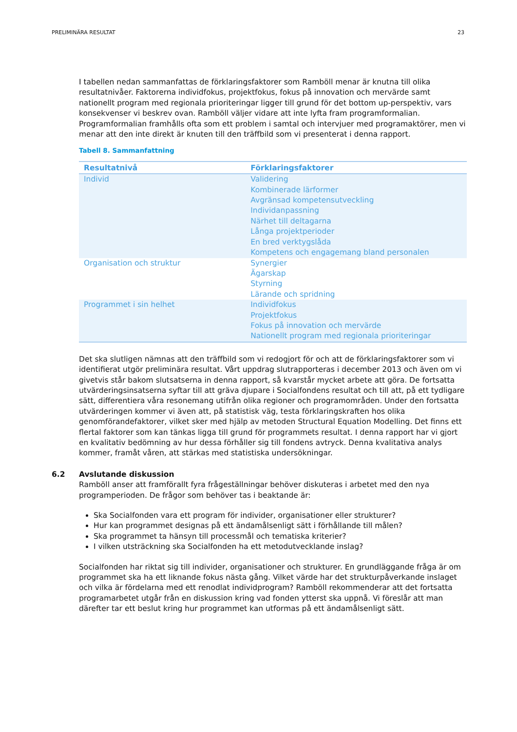PRELIMINÄRA RESULTAT 23
I tabellen nedan sammanfattas de förklaringsfaktorer som Ramböll menar är knutna till olika resultatnivåer. Faktorerna individfokus, projektfokus, fokus på innovation och mervärde samt nationellt program med regionala prioriteringar ligger till grund för det bottom up-perspektiv, vars konsekvenser vi beskrev ovan. Ramböll väljer vidare att inte lyfta fram programformalian. Programformalian framhålls ofta som ett problem i samtal och intervjuer med programaktörer, men vi menar att den inte direkt är knuten till den träffbild som vi presenterat i denna rapport.
Tabell 8. Sammanfattning
| Resultatnivå | Förklaringsfaktorer |
| --- | --- |
| Individ | Validering Kombinerade lärformer Avgränsad kompetensutveckling Individanpassning Närhet till deltagarna Långa projektperioder En bred verktygslåda Kompetens och engagemang bland personalen |
| Organisation och struktur | Synergier Ägarskap Styrning Lärande och spridning |
| Programmet i sin helhet | Individfokus Projektfokus Fokus på innovation och mervärde Nationellt program med regionala prioriteringar |
Det ska slutligen nämnas att den träffbild som vi redogjort för och att de förklaringsfaktorer som vi identifierat utgör preliminära resultat. Vårt uppdrag slutrapporteras i december 2013 och även om vi givetvis står bakom slutsatserna in denna rapport, så kvarstår mycket arbete att göra. De fortsatta utvärderingsinsatserna syftar till att gräva djupare i Socialfondens resultat och till att, på ett tydligare sätt, differentiera våra resonemang utifrån olika regioner och programområden. Under den fortsatta utvärderingen kommer vi även att, på statistisk väg, testa förklaringskraften hos olika genomförandefaktorer, vilket sker med hjälp av metoden Structural Equation Modelling. Det finns ett flertal faktorer som kan tänkas ligga till grund för programmets resultat. I denna rapport har vi gjort en kvalitativ bedömning av hur dessa förhåller sig till fondens avtryck. Denna kvalitativa analys kommer, framåt våren, att stärkas med statistiska undersökningar.
6.2 Avslutande diskussion
Ramböll anser att framförallt fyra frågeställningar behöver diskuteras i arbetet med den nya programperioden. De frågor som behöver tas i beaktande är:
Ska Socialfonden vara ett program för individer, organisationer eller strukturer?
Hur kan programmet designas på ett ändamålsenligt sätt i förhållande till målen?
Ska programmet ta hänsyn till processmål och tematiska kriterier?
I vilken utsträckning ska Socialfonden ha ett metodutvecklande inslag?
Socialfonden har riktat sig till individer, organisationer och strukturer. En grundläggande fråga är om programmet ska ha ett liknande fokus nästa gång. Vilket värde har det strukturpåverkande inslaget och vilka är fördelarna med ett renodlat individprogram? Ramböll rekommenderar att det fortsatta programarbetet utgår från en diskussion kring vad fonden ytterst ska uppnå. Vi föreslår att man därefter tar ett beslut kring hur programmet kan utformas på ett ändamålsenligt sätt.